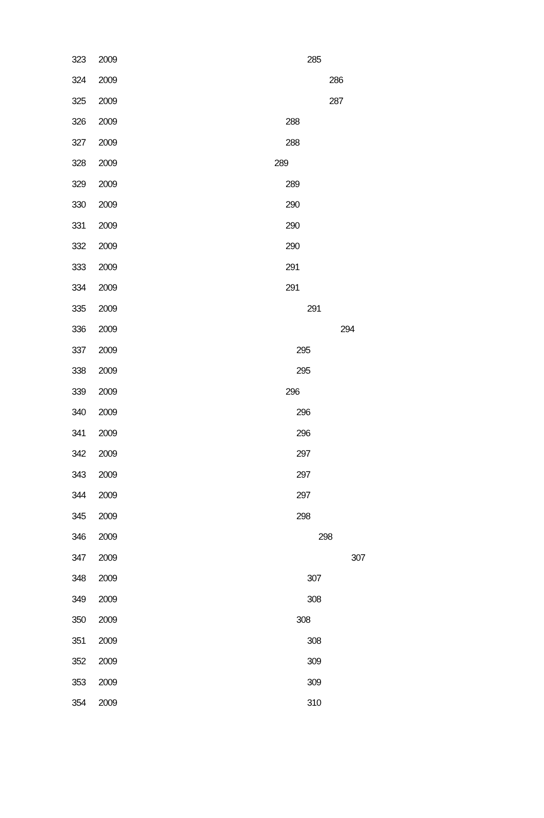| 323 | 2009 | 285 |
| 324 | 2009 | 286 |
| 325 | 2009 | 287 |
| 326 | 2009 | 288 |
| 327 | 2009 | 288 |
| 328 | 2009 | 289 |
| 329 | 2009 | 289 |
| 330 | 2009 | 290 |
| 331 | 2009 | 290 |
| 332 | 2009 | 290 |
| 333 | 2009 | 291 |
| 334 | 2009 | 291 |
| 335 | 2009 | 291 |
| 336 | 2009 | 294 |
| 337 | 2009 | 295 |
| 338 | 2009 | 295 |
| 339 | 2009 | 296 |
| 340 | 2009 | 296 |
| 341 | 2009 | 296 |
| 342 | 2009 | 297 |
| 343 | 2009 | 297 |
| 344 | 2009 | 297 |
| 345 | 2009 | 298 |
| 346 | 2009 | 298 |
| 347 | 2009 | 307 |
| 348 | 2009 | 307 |
| 349 | 2009 | 308 |
| 350 | 2009 | 308 |
| 351 | 2009 | 308 |
| 352 | 2009 | 309 |
| 353 | 2009 | 309 |
| 354 | 2009 | 310 |